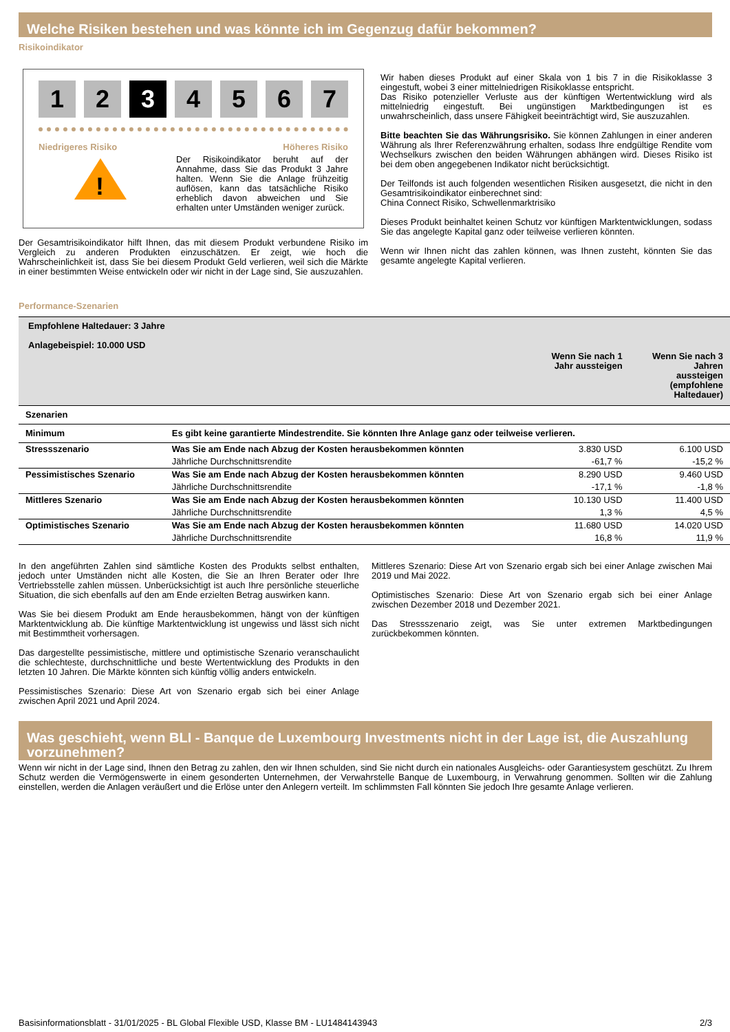Welche Risiken bestehen und was könnte ich im Gegenzug dafür bekommen?
Risikoindikator
1 2 3 4567
Niedrigeres Risiko Höheres Risiko
!
Der Risikoindikator beruht auf der Annahme, dass Sie das Produkt 3 Jahre halten. Wenn Sie die Anlage frühzeitig auflösen, kann das tatsächliche Risiko erheblich davon abweichen und Sie erhalten unter Umständen weniger zurück.
Der Gesamtrisikoindikator hilft Ihnen, das mit diesem Produkt verbundene Risiko im Vergleich zu anderen Produkten einzuschätzen. Er zeigt, wie hoch die Wahrscheinlichkeit ist, dass Sie bei diesem Produkt Geld verlieren, weil sich die Märkte in einer bestimmten Weise entwickeln oder wir nicht in der Lage sind, Sie auszuzahlen.
Wir haben dieses Produkt auf einer Skala von 1 bis 7 in die Risikoklasse 3 eingestuft, wobei 3 einer mittelniedrigen Risikoklasse entspricht.
Das Risiko potenzieller Verluste aus der künftigen Wertentwicklung wird als mittelniedrig eingestuft. Bei ungünstigen Marktbedingungen ist es unwahrscheinlich, dass unsere Fähigkeit beeinträchtigt wird, Sie auszuzahlen.
Bitte beachten Sie das Währungsrisiko. Sie können Zahlungen in einer anderen Währung als Ihrer Referenzwährung erhalten, sodass Ihre endgültige Rendite vom Wechselkurs zwischen den beiden Währungen abhängen wird. Dieses Risiko ist bei dem oben angegebenen Indikator nicht berücksichtigt.
Der Teilfonds ist auch folgenden wesentlichen Risiken ausgesetzt, die nicht in den Gesamtrisikoindikator einberechnet sind:
China Connect Risiko, Schwellenmarktrisiko
Dieses Produkt beinhaltet keinen Schutz vor künftigen Marktentwicklungen, sodass Sie das angelegte Kapital ganz oder teilweise verlieren könnten.
Wenn wir Ihnen nicht das zahlen können, was Ihnen zusteht, könnten Sie das gesamte angelegte Kapital verlieren.
Performance-Szenarien
| Empfohlene Haltedauer: 3 Jahre Anlagebeispiel: 10.000 USD | | | |
| | | Wenn Sie nach 1 Jahr aussteigen | Wenn Sie nach 3 Jahren aussteigen (empfohlene Haltedauer) |
| Szenarien | | | |
| Minimum | Es gibt keine garantierte Mindestrendite. Sie könnten Ihre Anlage ganz oder teilweise verlieren. | | |
| Stressszenario | Was Sie am Ende nach Abzug der Kosten herausbekommen könnten | 3.830 USD | 6.100 USD |
| | Jährliche Durchschnittsrendite | -61,7 % | -15,2 % |
| Pessimistisches Szenario | Was Sie am Ende nach Abzug der Kosten herausbekommen könnten | 8.290 USD | 9.460 USD |
| | Jährliche Durchschnittsrendite | -17,1 % | -1,8 % |
| Mittleres Szenario | Was Sie am Ende nach Abzug der Kosten herausbekommen könnten | 10.130 USD | 11.400 USD |
| | Jährliche Durchschnittsrendite | 1,3 % | 4,5 % |
| Optimistisches Szenario | Was Sie am Ende nach Abzug der Kosten herausbekommen könnten | 11.680 USD | 14.020 USD |
| | Jährliche Durchschnittsrendite | 16,8 % | 11,9 % |
In den angeführten Zahlen sind sämtliche Kosten des Produkts selbst enthalten, jedoch unter Umständen nicht alle Kosten, die Sie an Ihren Berater oder Ihre Vertriebsstelle zahlen müssen. Unberücksichtigt ist auch Ihre persönliche steuerliche Situation, die sich ebenfalls auf den am Ende erzielten Betrag auswirken kann.
Was Sie bei diesem Produkt am Ende herausbekommen, hängt von der künftigen Marktentwicklung ab. Die künftige Marktentwicklung ist ungewiss und lässt sich nicht mit Bestimmtheit vorhersagen.
Das dargestellte pessimistische, mittlere und optimistische Szenario veranschaulicht die schlechteste, durchschnittliche und beste Wertentwicklung des Produkts in den letzten 10 Jahren. Die Märkte könnten sich künftig völlig anders entwickeln.
Pessimistisches Szenario: Diese Art von Szenario ergab sich bei einer Anlage zwischen April 2021 und April 2024.
Mittleres Szenario: Diese Art von Szenario ergab sich bei einer Anlage zwischen Mai 2019 und Mai 2022.
Optimistisches Szenario: Diese Art von Szenario ergab sich bei einer Anlage zwischen Dezember 2018 und Dezember 2021.
Das Stressszenario zeigt, was Sie unter extremen Marktbedingungen zurückbekommen könnten.
Was geschieht, wenn BLI - Banque de Luxembourg Investments nicht in der Lage ist, die Auszahlung vorzunehmen?
Wenn wir nicht in der Lage sind, Ihnen den Betrag zu zahlen, den wir Ihnen schulden, sind Sie nicht durch ein nationales Ausgleichs- oder Garantiesystem geschützt. Zu Ihrem Schutz werden die Vermögenswerte in einem gesonderten Unternehmen, der Verwahrstelle Banque de Luxembourg, in Verwahrung genommen. Sollten wir die Zahlung einstellen, werden die Anlagen veräußert und die Erlöse unter den Anlegern verteilt. Im schlimmsten Fall könnten Sie jedoch Ihre gesamte Anlage verlieren.
Basisinformationsblatt - 31/01/2025 - BL Global Flexible USD, Klasse BM - LU1484143943 2/3